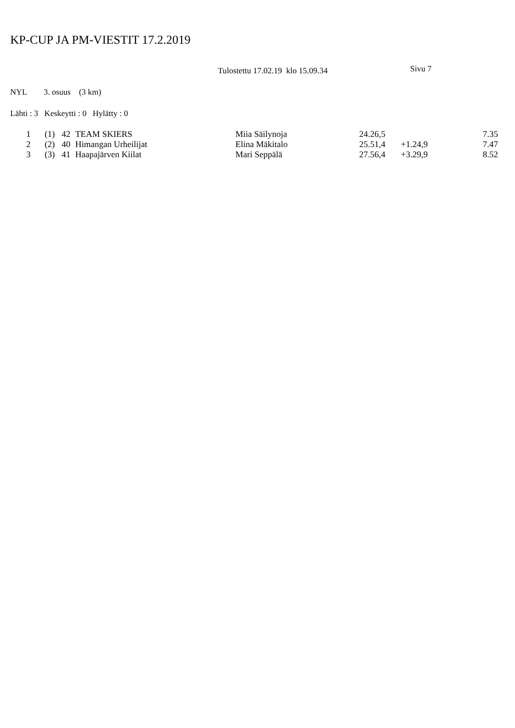KP-CUP JA PM-VIESTIT 17.2.2019
Tulostettu 17.02.19 klo 15.09.34 Sivu 7
NYL 3. osuus (3 km)
Lähti : 3 Keskeytti : 0 Hylätty : 0
| 1 | (1) | 42 | TEAM SKIERS | Miia Säilynoja | 24.26,5 | | 7.35 |
| 2 | (2) | 40 | Himangan Urheilijat | Elina Mäkitalo | 25.51,4 | +1.24,9 | 7.47 |
| 3 | (3) | 41 | Haapajärven Kiilat | Mari Seppälä | 27.56,4 | +3.29,9 | 8.52 |